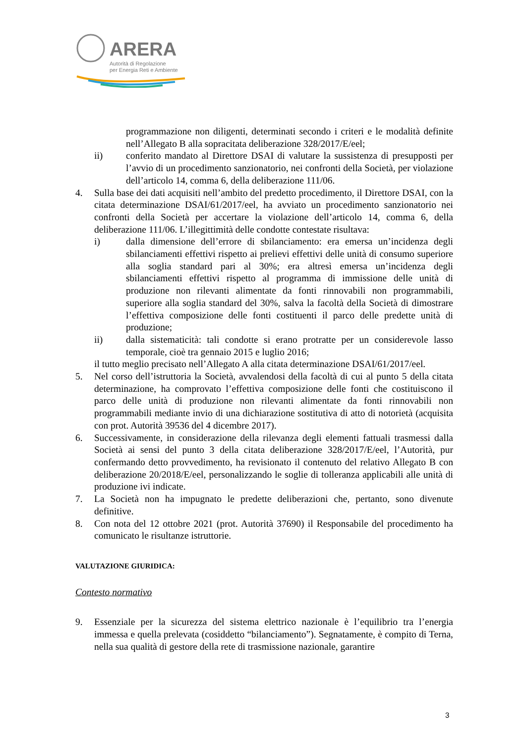ARERA
Autorità di Regolazione
per Energia Reti e Ambiente
programmazione non diligenti, determinati secondo i criteri e le modalità definite nell’Allegato B alla sopracitata deliberazione 328/2017/E/eel;
ii) conferito mandato al Direttore DSAI di valutare la sussistenza di presupposti per l’avvio di un procedimento sanzionatorio, nei confronti della Società, per violazione dell’articolo 14, comma 6, della deliberazione 111/06.
4. Sulla base dei dati acquisiti nell’ambito del predetto procedimento, il Direttore DSAI, con la citata determinazione DSAI/61/2017/eel, ha avviato un procedimento sanzionatorio nei confronti della Società per accertare la violazione dell’articolo 14, comma 6, della deliberazione 111/06. L’illegittimità delle condotte contestate risultava:
i) dalla dimensione dell’errore di sbilanciamento: era emersa un’incidenza degli sbilanciamenti effettivi rispetto ai prelievi effettivi delle unità di consumo superiore alla soglia standard pari al 30%; era altresì emersa un’incidenza degli sbilanciamenti effettivi rispetto al programma di immissione delle unità di produzione non rilevanti alimentate da fonti rinnovabili non programmabili, superiore alla soglia standard del 30%, salva la facoltà della Società di dimostrare l’effettiva composizione delle fonti costituenti il parco delle predette unità di produzione;
ii) dalla sistematicità: tali condotte si erano protratte per un considerevole lasso temporale, cioè tra gennaio 2015 e luglio 2016;
il tutto meglio precisato nell’Allegato A alla citata determinazione DSAI/61/2017/eel.
5. Nel corso dell’istruttoria la Società, avvalendosi della facoltà di cui al punto 5 della citata determinazione, ha comprovato l’effettiva composizione delle fonti che costituiscono il parco delle unità di produzione non rilevanti alimentate da fonti rinnovabili non programmabili mediante invio di una dichiarazione sostitutiva di atto di notorietà (acquisita con prot. Autorità 39536 del 4 dicembre 2017).
6. Successivamente, in considerazione della rilevanza degli elementi fattuali trasmessi dalla Società ai sensi del punto 3 della citata deliberazione 328/2017/E/eel, l’Autorità, pur confermando detto provvedimento, ha revisionato il contenuto del relativo Allegato B con deliberazione 20/2018/E/eel, personalizzando le soglie di tolleranza applicabili alle unità di produzione ivi indicate.
7. La Società non ha impugnato le predette deliberazioni che, pertanto, sono divenute definitive.
8. Con nota del 12 ottobre 2021 (prot. Autorità 37690) il Responsabile del procedimento ha comunicato le risultanze istruttorie.
VALUTAZIONE GIURIDICA:
Contesto normativo
9. Essenziale per la sicurezza del sistema elettrico nazionale è l’equilibrio tra l’energia immessa e quella prelevata (cosiddetto “bilanciamento”). Segnatamente, è compito di Terna, nella sua qualità di gestore della rete di trasmissione nazionale, garantire
3